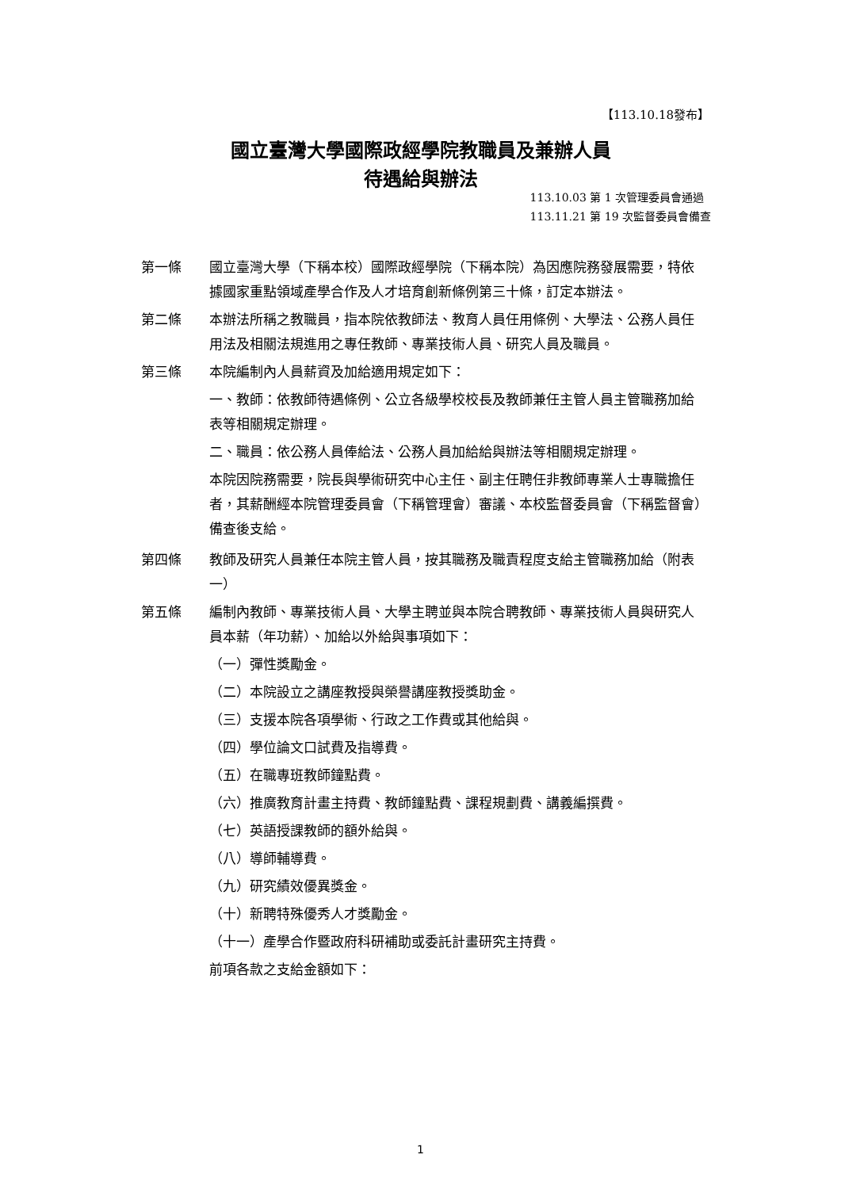【113.10.18發布】
國立臺灣大學國際政經學院教職員及兼辦人員
待遇給與辦法
113.10.03 第 1 次管理委員會通過
113.11.21 第 19 次監督委員會備查
第一條 國立臺灣大學（下稱本校）國際政經學院（下稱本院）為因應院務發展需要，特依據國家重點領域產學合作及人才培育創新條例第三十條，訂定本辦法。
第二條 本辦法所稱之教職員，指本院依教師法、教育人員任用條例、大學法、公務人員任用法及相關法規進用之專任教師、專業技術人員、研究人員及職員。
第三條 本院編制內人員薪資及加給適用規定如下：
一、教師：依教師待遇條例、公立各級學校校長及教師兼任主管人員主管職務加給表等相關規定辦理。
二、職員：依公務人員俸給法、公務人員加給給與辦法等相關規定辦理。
本院因院務需要，院長與學術研究中心主任、副主任聘任非教師專業人士專職擔任者，其薪酬經本院管理委員會（下稱管理會）審議、本校監督委員會（下稱監督會）備查後支給。
第四條 教師及研究人員兼任本院主管人員，按其職務及職責程度支給主管職務加給（附表一）
第五條 編制內教師、專業技術人員、大學主聘並與本院合聘教師、專業技術人員與研究人員本薪（年功薪）、加給以外給與事項如下：
（一）彈性獎勵金。
（二）本院設立之講座教授與榮譽講座教授獎助金。
（三）支援本院各項學術、行政之工作費或其他給與。
（四）學位論文口試費及指導費。
（五）在職專班教師鐘點費。
（六）推廣教育計畫主持費、教師鐘點費、課程規劃費、講義編撰費。
（七）英語授課教師的額外給與。
（八）導師輔導費。
（九）研究績效優異獎金。
（十）新聘特殊優秀人才獎勵金。
（十一）產學合作暨政府科研補助或委託計畫研究主持費。
前項各款之支給金額如下：
1